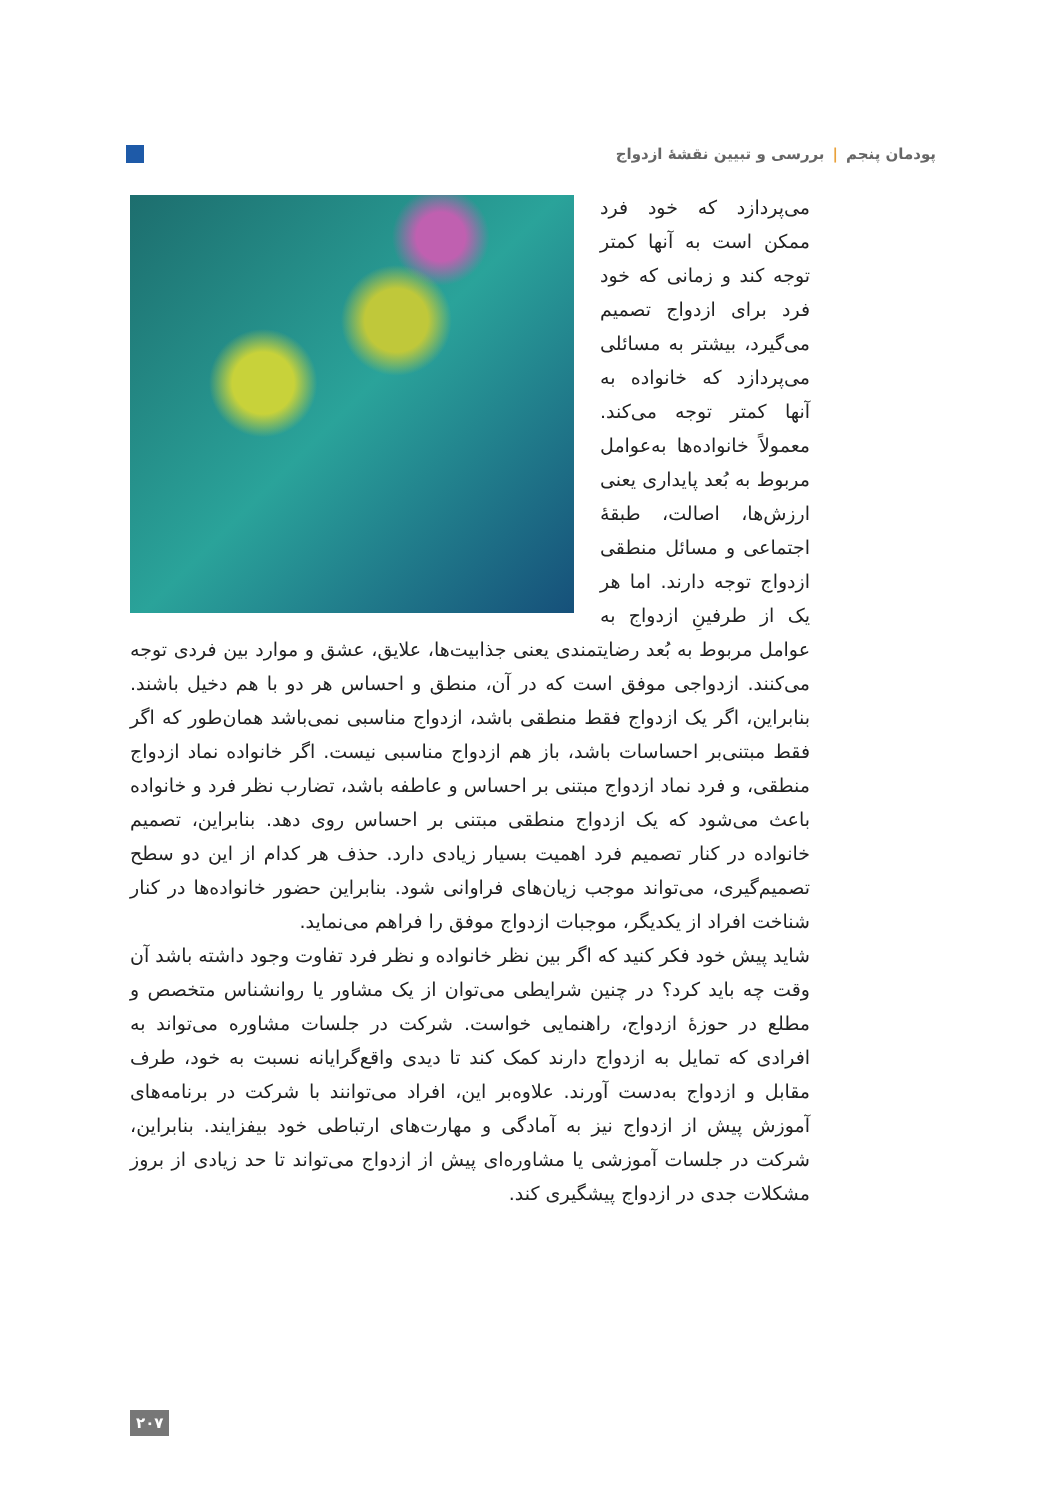پودمان پنجم | بررسی و تبیین نقشهٔ ازدواج
می‌پردازد که خود فرد ممکن است به آنها کمتر توجه کند و زمانی که خود فرد برای ازدواج تصمیم می‌گیرد، بیشتر به مسائلی می‌پردازد که خانواده به آنها کمتر توجه می‌کند. معمولاً خانواده‌ها به‌عوامل مربوط به بُعد پایداری یعنی ارزش‌ها، اصالت، طبقهٔ اجتماعی و مسائل منطقی ازدواج توجه دارند. اما هر یک از طرفینِ ازدواج به عوامل مربوط به بُعد رضایتمندی یعنی جذابیت‌ها، علایق، عشق و موارد بین فردی توجه می‌کنند. ازدواجی موفق است که در آن، منطق و احساس هر دو با هم دخیل باشند. بنابراین، اگر یک ازدواج فقط منطقی باشد، ازدواج مناسبی نمی‌باشد همان‌طور که اگر فقط مبتنی‌بر احساسات باشد، باز هم ازدواج مناسبی نیست. اگر خانواده نماد ازدواج منطقی، و فرد نماد ازدواج مبتنی بر احساس و عاطفه باشد، تضارب نظر فرد و خانواده باعث می‌شود که یک ازدواج منطقی مبتنی بر احساس روی دهد. بنابراین، تصمیم خانواده در کنار تصمیم فرد اهمیت بسیار زیادی دارد. حذف هر کدام از این دو سطح تصمیم‌گیری، می‌تواند موجب زیان‌های فراوانی شود. بنابراین حضور خانواده‌ها در کنار شناخت افراد از یکدیگر، موجبات ازدواج موفق را فراهم می‌نماید.
شاید پیش خود فکر کنید که اگر بین نظر خانواده و نظر فرد تفاوت وجود داشته باشد آن وقت چه باید کرد؟ در چنین شرایطی می‌توان از یک مشاور یا روانشناس متخصص و مطلع در حوزهٔ ازدواج، راهنمایی خواست. شرکت در جلسات مشاوره می‌تواند به افرادی که تمایل به ازدواج دارند کمک کند تا دیدی واقع‌گرایانه نسبت به خود، طرف مقابل و ازدواج به‌دست آورند. علاوه‌بر این، افراد می‌توانند با شرکت در برنامه‌های آموزش پیش از ازدواج نیز به آمادگی و مهارت‌های ارتباطی خود بیفزایند. بنابراین، شرکت در جلسات آموزشی یا مشاوره‌ای پیش از ازدواج می‌تواند تا حد زیادی از بروز مشکلات جدی در ازدواج پیشگیری کند.
۲۰۷